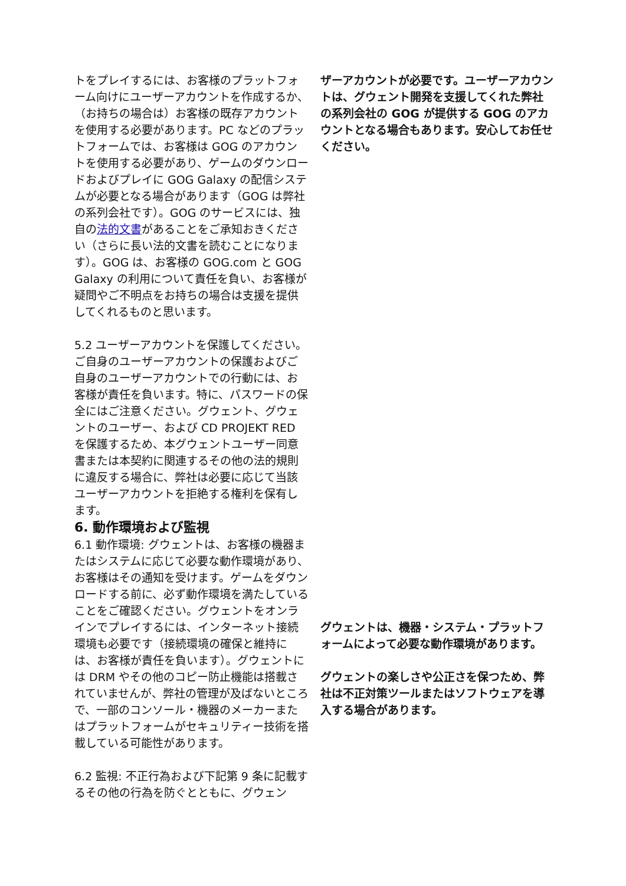トをプレイするには、お客様のプラットフォーム向けにユーザーアカウントを作成するか、（お持ちの場合は）お客様の既存アカウントを使用する必要があります。PC などのプラットフォームでは、お客様は GOG のアカウントを使用する必要があり、ゲームのダウンロードおよびプレイに GOG Galaxy の配信システムが必要となる場合があります（GOG は弊社の系列会社です）。GOG のサービスには、独自の法的文書があることをご承知おきください（さらに長い法的文書を読むことになります）。GOG は、お客様の GOG.com と GOG Galaxy の利用について責任を負い、お客様が疑問やご不明点をお持ちの場合は支援を提供してくれるものと思います。
5.2 ユーザーアカウントを保護してください。ご自身のユーザーアカウントの保護およびご自身のユーザーアカウントでの行動には、お客様が責任を負います。特に、パスワードの保全にはご注意ください。グウェント、グウェントのユーザー、および CD PROJEKT RED を保護するため、本グウェントユーザー同意書または本契約に関連するその他の法的規則に違反する場合に、弊社は必要に応じて当該ユーザーアカウントを拒絶する権利を保有します。
6. 動作環境および監視
6.1 動作環境: グウェントは、お客様の機器またはシステムに応じて必要な動作環境があり、お客様はその通知を受けます。ゲームをダウンロードする前に、必ず動作環境を満たしていることをご確認ください。グウェントをオンラインでプレイするには、インターネット接続環境も必要です（接続環境の確保と維持には、お客様が責任を負います）。グウェントには DRM やその他のコピー防止機能は搭載されていませんが、弊社の管理が及ばないところで、一部のコンソール・機器のメーカーまたはプラットフォームがセキュリティー技術を搭載している可能性があります。
6.2 監視: 不正行為および下記第 9 条に記載するその他の行為を防ぐとともに、グウェン
ザーアカウントが必要です。ユーザーアカウントは、グウェント開発を支援してくれた弊社の系列会社の GOG が提供する GOG のアカウントとなる場合もあります。安心してお任せください。
グウェントは、機器・システム・プラットフォームによって必要な動作環境があります。
グウェントの楽しさや公正さを保つため、弊社は不正対策ツールまたはソフトウェアを導入する場合があります。